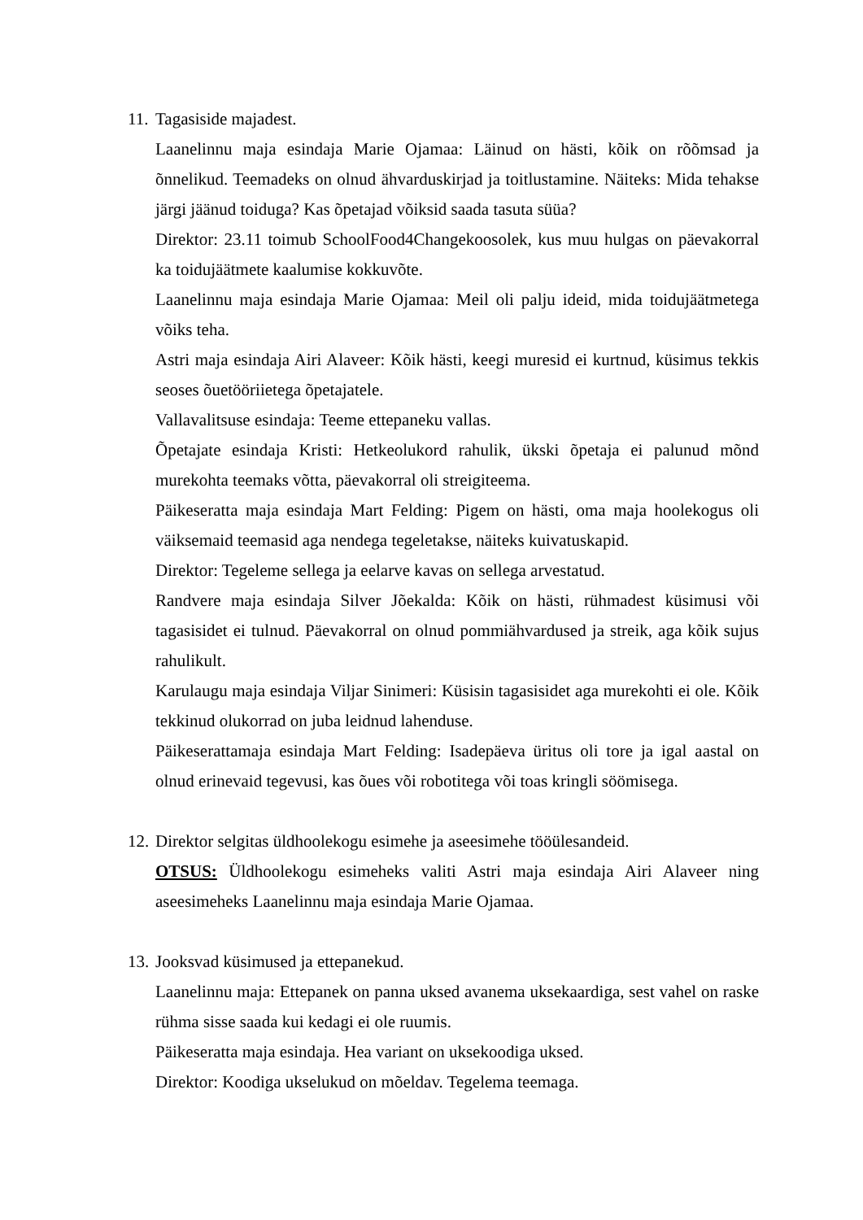11.
Tagasiside majadest.
Laanelinnu maja esindaja Marie Ojamaa: Läinud on hästi, kõik on rõõmsad ja õnnelikud. Teemadeks on olnud ähvarduskirjad ja toitlustamine. Näiteks: Mida tehakse järgi jäänud toiduga? Kas õpetajad võiksid saada tasuta süüa?
Direktor: 23.11 toimub SchoolFood4Changekoosolek, kus muu hulgas on päevakorral ka toidujäätmete kaalumise kokkuvõte.
Laanelinnu maja esindaja Marie Ojamaa: Meil oli palju ideid, mida toidujäätmetega võiks teha.
Astri maja esindaja Airi Alaveer: Kõik hästi, keegi muresid ei kurtnud, küsimus tekkis seoses õuetööriietega õpetajatele.
Vallavalitsuse esindaja: Teeme ettepaneku vallas.
Õpetajate esindaja Kristi: Hetkeolukord rahulik, ükski õpetaja ei palunud mõnd murekohta teemaks võtta, päevakorral oli streigiteema.
Päikeseratta maja esindaja Mart Felding: Pigem on hästi, oma maja hoolekogus oli väiksemaid teemasid aga nendega tegeletakse, näiteks kuivatuskapid.
Direktor: Tegeleme sellega ja eelarve kavas on sellega arvestatud.
Randvere maja esindaja Silver Jõekalda: Kõik on hästi, rühmadest küsimusi või tagasisidet ei tulnud. Päevakorral on olnud pommiähvardused ja streik, aga kõik sujus rahulikult.
Karulaugu maja esindaja Viljar Sinimeri: Küsisin tagasisidet aga murekohti ei ole. Kõik tekkinud olukorrad on juba leidnud lahenduse.
Päikeserattamaja esindaja Mart Felding: Isadepäeva üritus oli tore ja igal aastal on olnud erinevaid tegevusi, kas õues või robotitega või toas kringli söömisega.
12.
Direktor selgitas üldhoolekogu esimehe ja aseesimehe tööülesandeid.
OTSUS: Üldhoolekogu esimeheks valiti Astri maja esindaja Airi Alaveer ning aseesimeheks Laanelinnu maja esindaja Marie Ojamaa.
13.
Jooksvad küsimused ja ettepanekud.
Laanelinnu maja: Ettepanek on panna uksed avanema uksekaardiga, sest vahel on raske rühma sisse saada kui kedagi ei ole ruumis.
Päikeseratta maja esindaja. Hea variant on uksekoodiga uksed.
Direktor: Koodiga ukselukud on mõeldav. Tegelema teemaga.